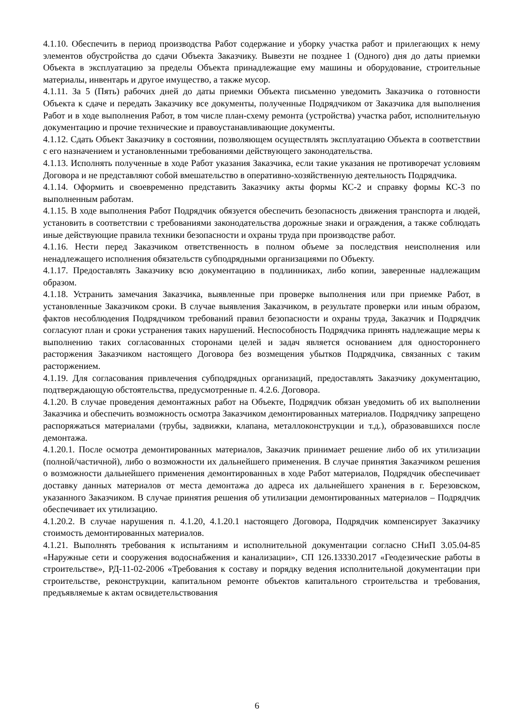4.1.10. Обеспечить в период производства Работ содержание и уборку участка работ и прилегающих к нему элементов обустройства до сдачи Объекта Заказчику. Вывезти не позднее 1 (Одного) дня до даты приемки Объекта в эксплуатацию за пределы Объекта принадлежащие ему машины и оборудование, строительные материалы, инвентарь и другое имущество, а также мусор.
4.1.11. За 5 (Пять) рабочих дней до даты приемки Объекта письменно уведомить Заказчика о готовности Объекта к сдаче и передать Заказчику все документы, полученные Подрядчиком от Заказчика для выполнения Работ и в ходе выполнения Работ, в том числе план-схему ремонта (устройства) участка работ, исполнительную документацию и прочие технические и правоустанавливающие документы.
4.1.12. Сдать Объект Заказчику в состоянии, позволяющем осуществлять эксплуатацию Объекта в соответствии с его назначением и установленными требованиями действующего законодательства.
4.1.13. Исполнять полученные в ходе Работ указания Заказчика, если такие указания не противоречат условиям Договора и не представляют собой вмешательство в оперативно-хозяйственную деятельность Подрядчика.
4.1.14. Оформить и своевременно представить Заказчику акты формы КС-2 и справку формы КС-3 по выполненным работам.
4.1.15. В ходе выполнения Работ Подрядчик обязуется обеспечить безопасность движения транспорта и людей, установить в соответствии с требованиями законодательства дорожные знаки и ограждения, а также соблюдать иные действующие правила техники безопасности и охраны труда при производстве работ.
4.1.16. Нести перед Заказчиком ответственность в полном объеме за последствия неисполнения или ненадлежащего исполнения обязательств субподрядными организациями по Объекту.
4.1.17. Предоставлять Заказчику всю документацию в подлинниках, либо копии, заверенные надлежащим образом.
4.1.18. Устранить замечания Заказчика, выявленные при проверке выполнения или при приемке Работ, в установленные Заказчиком сроки. В случае выявления Заказчиком, в результате проверки или иным образом, фактов несоблюдения Подрядчиком требований правил безопасности и охраны труда, Заказчик и Подрядчик согласуют план и сроки устранения таких нарушений. Неспособность Подрядчика принять надлежащие меры к выполнению таких согласованных сторонами целей и задач является основанием для одностороннего расторжения Заказчиком настоящего Договора без возмещения убытков Подрядчика, связанных с таким расторжением.
4.1.19. Для согласования привлечения субподрядных организаций, предоставлять Заказчику документацию, подтверждающую обстоятельства, предусмотренные п. 4.2.6. Договора.
4.1.20. В случае проведения демонтажных работ на Объекте, Подрядчик обязан уведомить об их выполнении Заказчика и обеспечить возможность осмотра Заказчиком демонтированных материалов. Подрядчику запрещено распоряжаться материалами (трубы, задвижки, клапана, металлоконструкции и т.д.), образовавшихся после демонтажа.
4.1.20.1. После осмотра демонтированных материалов, Заказчик принимает решение либо об их утилизации (полной/частичной), либо о возможности их дальнейшего применения. В случае принятия Заказчиком решения о возможности дальнейшего применения демонтированных в ходе Работ материалов, Подрядчик обеспечивает доставку данных материалов от места демонтажа до адреса их дальнейшего хранения в г. Березовском, указанного Заказчиком. В случае принятия решения об утилизации демонтированных материалов – Подрядчик обеспечивает их утилизацию.
4.1.20.2. В случае нарушения п. 4.1.20, 4.1.20.1 настоящего Договора, Подрядчик компенсирует Заказчику стоимость демонтированных материалов.
4.1.21. Выполнять требования к испытаниям и исполнительной документации согласно СНиП 3.05.04-85 «Наружные сети и сооружения водоснабжения и канализации», СП 126.13330.2017 «Геодезические работы в строительстве», РД-11-02-2006 «Требования к составу и порядку ведения исполнительной документации при строительстве, реконструкции, капитальном ремонте объектов капитального строительства и требования, предъявляемые к актам освидетельствования
6